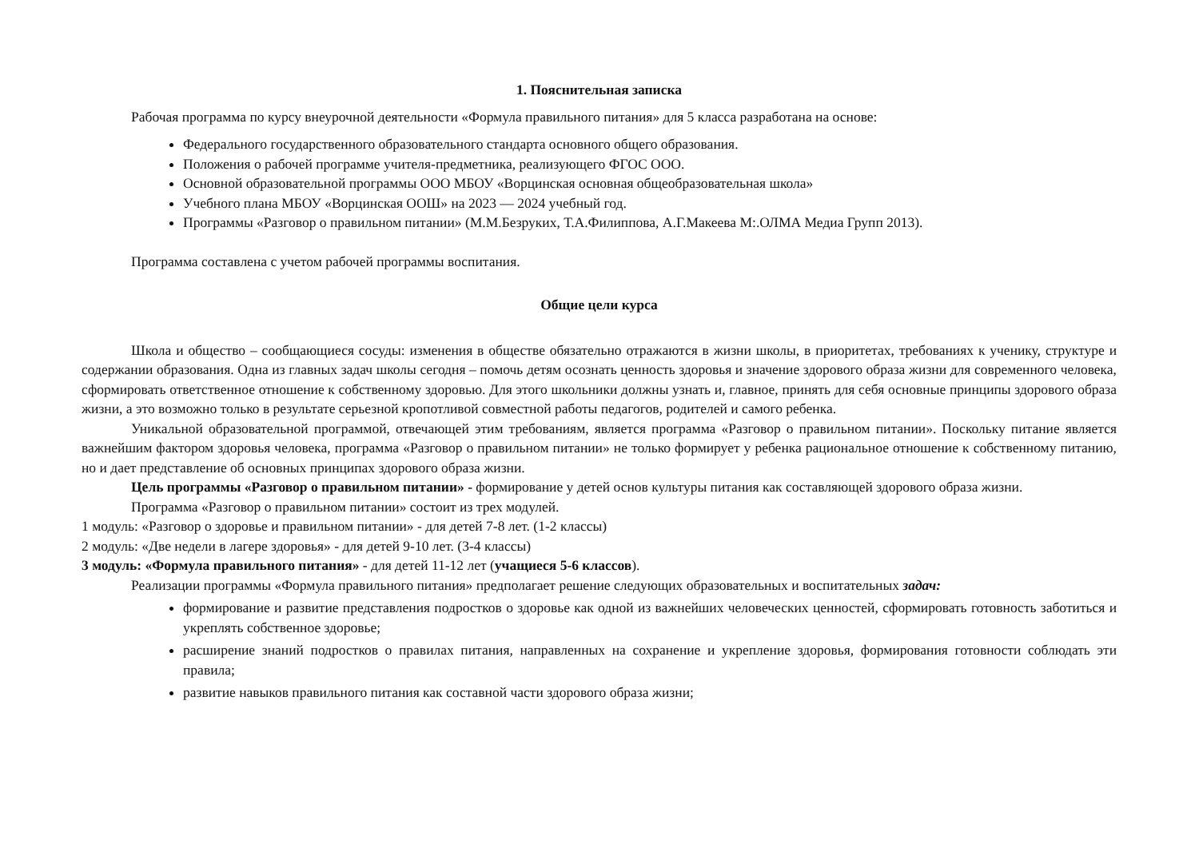1. Пояснительная записка
Рабочая программа по курсу внеурочной деятельности «Формула правильного питания» для 5 класса разработана на основе:
Федерального государственного образовательного стандарта основного общего образования.
Положения о рабочей программе учителя-предметника, реализующего ФГОС ООО.
Основной образовательной программы ООО МБОУ «Ворцинская основная общеобразовательная школа»
Учебного плана МБОУ «Ворцинская ООШ» на 2023 — 2024 учебный год.
Программы «Разговор о правильном питании» (М.М.Безруких, Т.А.Филиппова, А.Г.Макеева М:.ОЛМА Медиа Групп 2013).
Программа составлена с учетом рабочей программы воспитания.
Общие цели курса
Школа и общество – сообщающиеся сосуды: изменения в обществе обязательно отражаются в жизни школы, в приоритетах, требованиях к ученику, структуре и содержании образования. Одна из главных задач школы сегодня – помочь детям осознать ценность здоровья и значение здорового образа жизни для современного человека, сформировать ответственное отношение к собственному здоровью. Для этого школьники должны узнать и, главное, принять для себя основные принципы здорового образа жизни, а это возможно только в результате серьезной кропотливой совместной работы педагогов, родителей и самого ребенка.
Уникальной образовательной программой, отвечающей этим требованиям, является программа «Разговор о правильном питании». Поскольку питание является важнейшим фактором здоровья человека, программа «Разговор о правильном питании» не только формирует у ребенка рациональное отношение к собственному питанию, но и дает представление об основных принципах здорового образа жизни.
Цель программы «Разговор о правильном питании» - формирование у детей основ культуры питания как составляющей здорового образа жизни.
Программа «Разговор о правильном питании» состоит из трех модулей.
1 модуль: «Разговор о здоровье и правильном питании» - для детей 7-8 лет. (1-2 классы)
2 модуль: «Две недели в лагере здоровья» - для детей 9-10 лет. (3-4 классы)
3 модуль: «Формула правильного питания» - для детей 11-12 лет (учащиеся 5-6 классов).
Реализации программы «Формула правильного питания» предполагает решение следующих образовательных и воспитательных задач:
формирование и развитие представления подростков о здоровье как одной из важнейших человеческих ценностей, сформировать готовность заботиться и укреплять собственное здоровье;
расширение знаний подростков о правилах питания, направленных на сохранение и укрепление здоровья, формирования готовности соблюдать эти правила;
развитие навыков правильного питания как составной части здорового образа жизни;